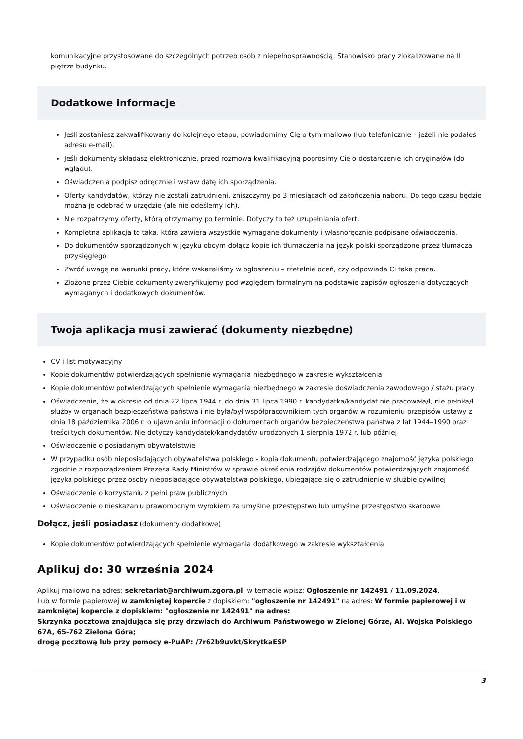komunikacyjne przystosowane do szczególnych potrzeb osób z niepełnosprawnością. Stanowisko pracy zlokalizowane na II piętrze budynku.
Dodatkowe informacje
Jeśli zostaniesz zakwalifikowany do kolejnego etapu, powiadomimy Cię o tym mailowo (lub telefonicznie – jeżeli nie podałeś adresu e-mail).
Jeśli dokumenty składasz elektronicznie, przed rozmową kwalifikacyjną poprosimy Cię o dostarczenie ich oryginałów (do wglądu).
Oświadczenia podpisz odręcznie i wstaw datę ich sporządzenia.
Oferty kandydatów, którzy nie zostali zatrudnieni, zniszczymy po 3 miesiącach od zakończenia naboru. Do tego czasu będzie można je odebrać w urzędzie (ale nie odeślemy ich).
Nie rozpatrzymy oferty, którą otrzymamy po terminie. Dotyczy to też uzupełniania ofert.
Kompletna aplikacja to taka, która zawiera wszystkie wymagane dokumenty i własnoręcznie podpisane oświadczenia.
Do dokumentów sporządzonych w języku obcym dołącz kopie ich tłumaczenia na język polski sporządzone przez tłumacza przysięgłego.
Zwróć uwagę na warunki pracy, które wskazaliśmy w ogłoszeniu – rzetelnie oceń, czy odpowiada Ci taka praca.
Złożone przez Ciebie dokumenty zweryfikujemy pod względem formalnym na podstawie zapisów ogłoszenia dotyczących wymaganych i dodatkowych dokumentów.
Twoja aplikacja musi zawierać (dokumenty niezbędne)
CV i list motywacyjny
Kopie dokumentów potwierdzających spełnienie wymagania niezbędnego w zakresie wykształcenia
Kopie dokumentów potwierdzających spełnienie wymagania niezbędnego w zakresie doświadczenia zawodowego / stażu pracy
Oświadczenie, że w okresie od dnia 22 lipca 1944 r. do dnia 31 lipca 1990 r. kandydatka/kandydat nie pracowała/ł, nie pełniła/ł służby w organach bezpieczeństwa państwa i nie była/był współpracownikiem tych organów w rozumieniu przepisów ustawy z dnia 18 października 2006 r. o ujawnianiu informacji o dokumentach organów bezpieczeństwa państwa z lat 1944–1990 oraz treści tych dokumentów. Nie dotyczy kandydatek/kandydatów urodzonych 1 sierpnia 1972 r. lub później
Oświadczenie o posiadanym obywatelstwie
W przypadku osób nieposiadających obywatelstwa polskiego - kopia dokumentu potwierdzającego znajomość języka polskiego zgodnie z rozporządzeniem Prezesa Rady Ministrów w sprawie określenia rodzajów dokumentów potwierdzających znajomość języka polskiego przez osoby nieposiadające obywatelstwa polskiego, ubiegające się o zatrudnienie w służbie cywilnej
Oświadczenie o korzystaniu z pełni praw publicznych
Oświadczenie o nieskazaniu prawomocnym wyrokiem za umyślne przestępstwo lub umyślne przestępstwo skarbowe
Dołącz, jeśli posiadasz (dokumenty dodatkowe)
Kopie dokumentów potwierdzających spełnienie wymagania dodatkowego w zakresie wykształcenia
Aplikuj do: 30 września 2024
Aplikuj mailowo na adres: sekretariat@archiwum.zgora.pl, w temacie wpisz: Ogłoszenie nr 142491 / 11.09.2024.
Lub w formie papierowej w zamkniętej kopercie z dopiskiem: "ogłoszenie nr 142491" na adres: W formie papierowej i w zamkniętej kopercie z dopiskiem: "ogłoszenie nr 142491" na adres:
Skrzynka pocztowa znajdująca się przy drzwiach do Archiwum Państwowego w Zielonej Górze, Al. Wojska Polskiego 67A, 65-762 Zielona Góra;
drogą pocztową lub przy pomocy e-PuAP: /7r62b9uvkt/SkrytkaESP
3